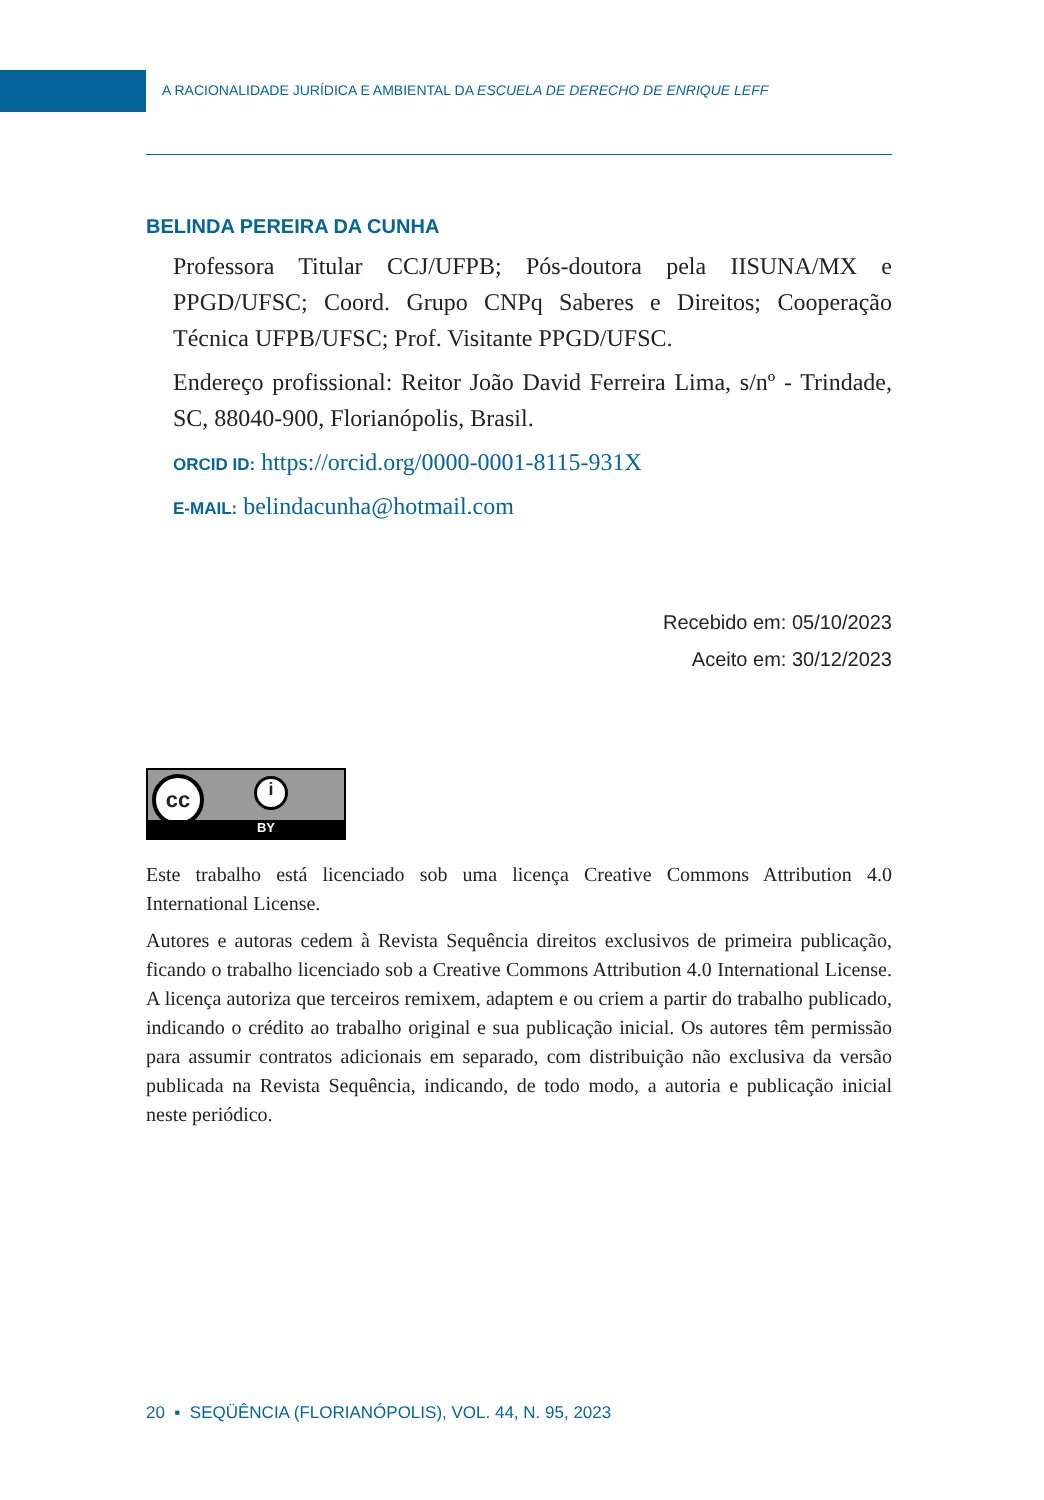A RACIONALIDADE JURÍDICA E AMBIENTAL DA ESCUELA DE DERECHO DE ENRIQUE LEFF
BELINDA PEREIRA DA CUNHA
Professora Titular CCJ/UFPB; Pós-doutora pela IISUNA/MX e PPGD/UFSC; Coord. Grupo CNPq Saberes e Direitos; Cooperação Técnica UFPB/UFSC; Prof. Visitante PPGD/UFSC.
Endereço profissional: Reitor João David Ferreira Lima, s/nº - Trindade, SC, 88040-900, Florianópolis, Brasil.
ORCID ID: https://orcid.org/0000-0001-8115-931X
E-MAIL: belindacunha@hotmail.com
Recebido em: 05/10/2023
Aceito em: 30/12/2023
cc i
BY
Este trabalho está licenciado sob uma licença Creative Commons Attribution 4.0 International License.
Autores e autoras cedem à Revista Sequência direitos exclusivos de primeira publicação, ficando o trabalho licenciado sob a Creative Commons Attribution 4.0 International License. A licença autoriza que terceiros remixem, adaptem e ou criem a partir do trabalho publicado, indicando o crédito ao trabalho original e sua publicação inicial. Os autores têm permissão para assumir contratos adicionais em separado, com distribuição não exclusiva da versão publicada na Revista Sequência, indicando, de todo modo, a autoria e publicação inicial neste periódico.
20 ▪ SEQÜÊNCIA (FLORIANÓPOLIS), VOL. 44, N. 95, 2023